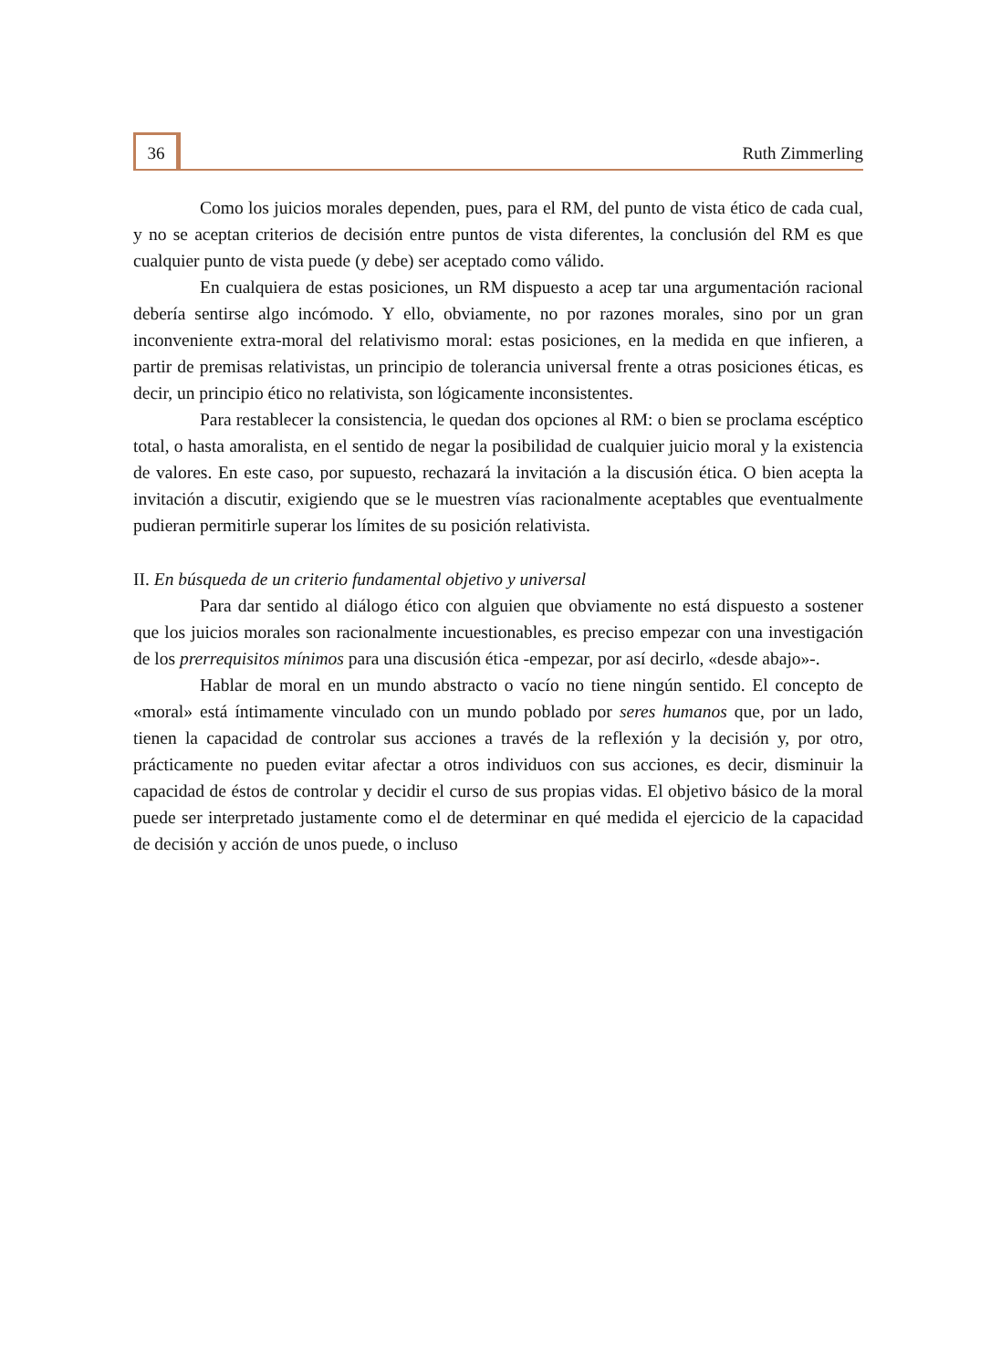36
Ruth Zimmerling
Como los juicios morales dependen, pues, para el RM, del punto de vista ético de cada cual, y no se aceptan criterios de decisión entre puntos de vista diferentes, la conclusión del RM es que cualquier punto de vista puede (y debe) ser aceptado como válido.
En cualquiera de estas posiciones, un RM dispuesto a acep tar una argumentación racional debería sentirse algo incómodo. Y ello, obviamente, no por razones morales, sino por un gran inconveniente extra-moral del relativismo moral: estas posiciones, en la medida en que infieren, a partir de premisas relativistas, un principio de tolerancia universal frente a otras posiciones éticas, es decir, un principio ético no relativista, son lógicamente inconsistentes.
Para restablecer la consistencia, le quedan dos opciones al RM: o bien se proclama escéptico total, o hasta amoralista, en el sentido de negar la posibilidad de cualquier juicio moral y la existencia de valores. En este caso, por supuesto, rechazará la invitación a la discusión ética. O bien acepta la invitación a discutir, exigiendo que se le muestren vías racionalmente aceptables que eventualmente pudieran permitirle superar los límites de su posición relativista.
II. En búsqueda de un criterio fundamental objetivo y universal
Para dar sentido al diálogo ético con alguien que obviamente no está dispuesto a sostener que los juicios morales son racionalmente incuestionables, es preciso empezar con una investigación de los prerrequisitos mínimos para una discusión ética -empezar, por así decirlo, «desde abajo»-.
Hablar de moral en un mundo abstracto o vacío no tiene ningún sentido. El concepto de «moral» está íntimamente vinculado con un mundo poblado por seres humanos que, por un lado, tienen la capacidad de controlar sus acciones a través de la reflexión y la decisión y, por otro, prácticamente no pueden evitar afectar a otros individuos con sus acciones, es decir, disminuir la capacidad de éstos de controlar y decidir el curso de sus propias vidas. El objetivo básico de la moral puede ser interpretado justamente como el de determinar en qué medida el ejercicio de la capacidad de decisión y acción de unos puede, o incluso